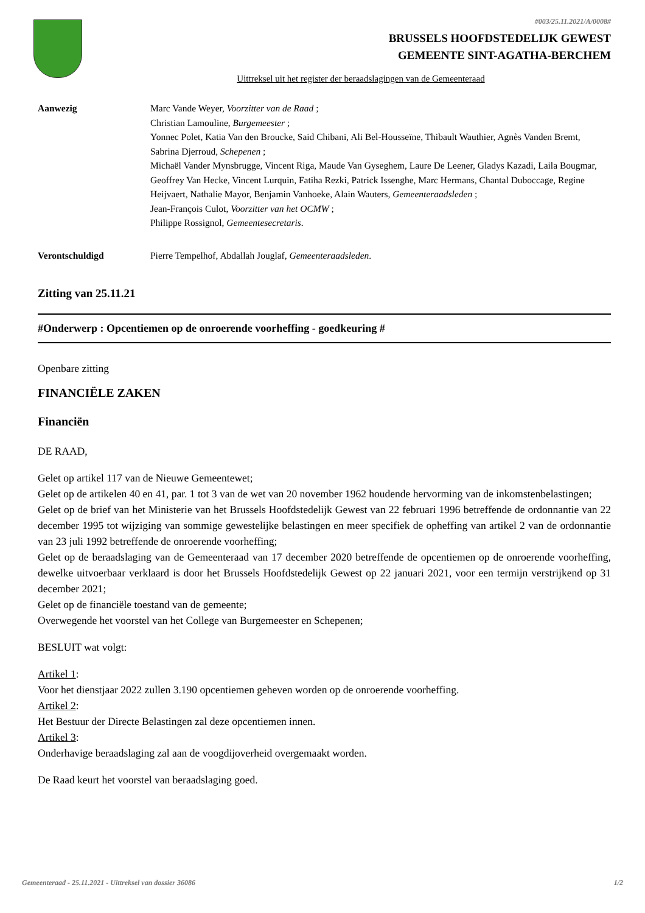#003/25.11.2021/A/0008#
BRUSSELS HOOFDSTEDELIJK GEWEST
GEMEENTE SINT-AGATHA-BERCHEM
Uittreksel uit het register der beraadslagingen van de Gemeenteraad
Aanwezig Marc Vande Weyer, Voorzitter van de Raad ;
Christian Lamouline, Burgemeester ;
Yonnec Polet, Katia Van den Broucke, Said Chibani, Ali Bel-Housseïne, Thibault Wauthier, Agnès Vanden Bremt, Sabrina Djerroud, Schepenen ;
Michaël Vander Mynsbrugge, Vincent Riga, Maude Van Gyseghem, Laure De Leener, Gladys Kazadi, Laila Bougmar, Geoffrey Van Hecke, Vincent Lurquin, Fatiha Rezki, Patrick Issenghe, Marc Hermans, Chantal Duboccage, Regine Heijvaert, Nathalie Mayor, Benjamin Vanhoeke, Alain Wauters, Gemeenteraadsleden ;
Jean-François Culot, Voorzitter van het OCMW ;
Philippe Rossignol, Gemeentesecretaris.
Verontschuldigd Pierre Tempelhof, Abdallah Jouglaf, Gemeenteraadsleden.
Zitting van 25.11.21
#Onderwerp : Opcentiemen op de onroerende voorheffing - goedkeuring #
Openbare zitting
FINANCIËLE ZAKEN
Financiën
DE RAAD,
Gelet op artikel 117 van de Nieuwe Gemeentewet;
Gelet op de artikelen 40 en 41, par. 1 tot 3 van de wet van 20 november 1962 houdende hervorming van de inkomstenbelastingen;
Gelet op de brief van het Ministerie van het Brussels Hoofdstedelijk Gewest van 22 februari 1996 betreffende de ordonnantie van 22 december 1995 tot wijziging van sommige gewestelijke belastingen en meer specifiek de opheffing van artikel 2 van de ordonnantie van 23 juli 1992 betreffende de onroerende voorheffing;
Gelet op de beraadslaging van de Gemeenteraad van 17 december 2020 betreffende de opcentiemen op de onroerende voorheffing, dewelke uitvoerbaar verklaard is door het Brussels Hoofdstedelijk Gewest op 22 januari 2021, voor een termijn verstrijkend op 31 december 2021;
Gelet op de financiële toestand van de gemeente;
Overwegende het voorstel van het College van Burgemeester en Schepenen;
BESLUIT wat volgt:
Artikel 1:
Voor het dienstjaar 2022 zullen 3.190 opcentiemen geheven worden op de onroerende voorheffing.
Artikel 2:
Het Bestuur der Directe Belastingen zal deze opcentiemen innen.
Artikel 3:
Onderhavige beraadslaging zal aan de voogdijoverheid overgemaakt worden.
De Raad keurt het voorstel van beraadslaging goed.
Gemeenteraad - 25.11.2021 - Uittreksel van dossier 36086 1/2